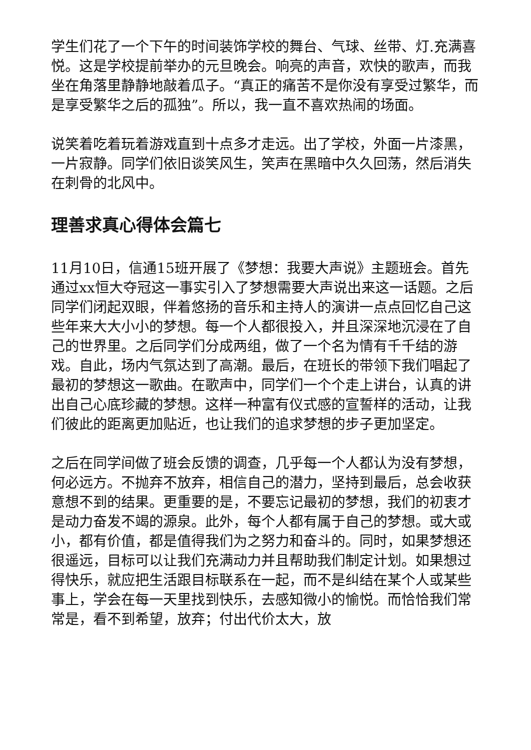学生们花了一个下午的时间装饰学校的舞台、气球、丝带、灯.充满喜悦。这是学校提前举办的元旦晚会。响亮的声音，欢快的歌声，而我坐在角落里静静地敲着瓜子。“真正的痛苦不是你没有享受过繁华，而是享受繁华之后的孤独”。所以，我一直不喜欢热闹的场面。
说笑着吃着玩着游戏直到十点多才走远。出了学校，外面一片漆黑，一片寂静。同学们依旧谈笑风生，笑声在黑暗中久久回荡，然后消失在刺骨的北风中。
理善求真心得体会篇七
11月10日，信通15班开展了《梦想：我要大声说》主题班会。首先通过xx恒大夺冠这一事实引入了梦想需要大声说出来这一话题。之后同学们闭起双眼，伴着悠扬的音乐和主持人的演讲一点点回忆自己这些年来大大小小的梦想。每一个人都很投入，并且深深地沉浸在了自己的世界里。之后同学们分成两组，做了一个名为情有千千结的游戏。自此，场内气氛达到了高潮。最后，在班长的带领下我们唱起了最初的梦想这一歌曲。在歌声中，同学们一个个走上讲台，认真的讲出自己心底珍藏的梦想。这样一种富有仪式感的宣誓样的活动，让我们彼此的距离更加贴近，也让我们的追求梦想的步子更加坚定。
之后在同学间做了班会反馈的调查，几乎每一个人都认为没有梦想，何必远方。不抛弃不放弃，相信自己的潜力，坚持到最后，总会收获意想不到的结果。更重要的是，不要忘记最初的梦想，我们的初衷才是动力奋发不竭的源泉。此外，每个人都有属于自己的梦想。或大或小，都有价值，都是值得我们为之努力和奋斗的。同时，如果梦想还很遥远，目标可以让我们充满动力并且帮助我们制定计划。如果想过得快乐，就应把生活跟目标联系在一起，而不是纠结在某个人或某些事上，学会在每一天里找到快乐，去感知微小的愉悦。而恰恰我们常常是，看不到希望，放弃；付出代价太大，放